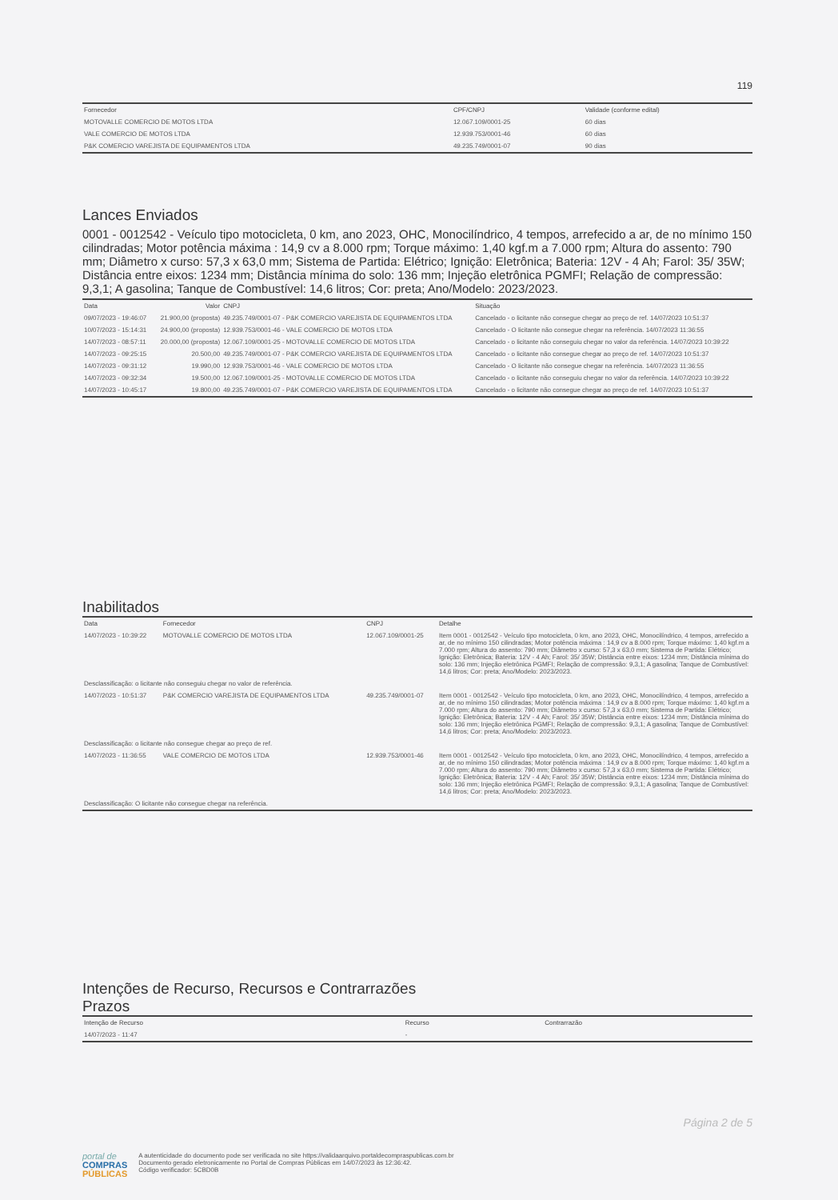119
| Fornecedor | CPF/CNPJ | Validade (conforme edital) |
| --- | --- | --- |
| MOTOVALLE COMERCIO DE MOTOS LTDA | 12.067.109/0001-25 | 60 dias |
| VALE COMERCIO DE MOTOS LTDA | 12.939.753/0001-46 | 60 dias |
| P&K COMERCIO VAREJISTA DE EQUIPAMENTOS LTDA | 49.235.749/0001-07 | 90 dias |
Lances Enviados
0001 - 0012542 - Veículo tipo motocicleta, 0 km, ano 2023, OHC, Monocilíndrico, 4 tempos, arrefecido a ar, de no mínimo 150 cilindradas; Motor potência máxima : 14,9 cv a 8.000 rpm; Torque máximo: 1,40 kgf.m a 7.000 rpm; Altura do assento: 790 mm; Diâmetro x curso: 57,3 x 63,0 mm; Sistema de Partida: Elétrico; Ignição: Eletrônica; Bateria: 12V - 4 Ah; Farol: 35/ 35W; Distância entre eixos: 1234 mm; Distância mínima do solo: 136 mm; Injeção eletrônica PGMFI; Relação de compressão: 9,3,1; A gasolina; Tanque de Combustível: 14,6 litros; Cor: preta; Ano/Modelo: 2023/2023.
| Data | Valor | CNPJ | Situação |
| --- | --- | --- | --- |
| 09/07/2023 - 19:46:07 | 21.900,00 (proposta) | 49.235.749/0001-07 - P&K COMERCIO VAREJISTA DE EQUIPAMENTOS LTDA | Cancelado - o licitante não consegue chegar ao preço de ref. 14/07/2023 10:51:37 |
| 10/07/2023 - 15:14:31 | 24.900,00 (proposta) | 12.939.753/0001-46 - VALE COMERCIO DE MOTOS LTDA | Cancelado - O licitante não consegue chegar na referência. 14/07/2023 11:36:55 |
| 14/07/2023 - 08:57:11 | 20.000,00 (proposta) | 12.067.109/0001-25 - MOTOVALLE COMERCIO DE MOTOS LTDA | Cancelado - o licitante não conseguiu chegar no valor da referência. 14/07/2023 10:39:22 |
| 14/07/2023 - 09:25:15 | 20.500,00 | 49.235.749/0001-07 - P&K COMERCIO VAREJISTA DE EQUIPAMENTOS LTDA | Cancelado - o licitante não consegue chegar ao preço de ref. 14/07/2023 10:51:37 |
| 14/07/2023 - 09:31:12 | 19.990,00 | 12.939.753/0001-46 - VALE COMERCIO DE MOTOS LTDA | Cancelado - O licitante não consegue chegar na referência. 14/07/2023 11:36:55 |
| 14/07/2023 - 09:32:34 | 19.500,00 | 12.067.109/0001-25 - MOTOVALLE COMERCIO DE MOTOS LTDA | Cancelado - o licitante não conseguiu chegar no valor da referência. 14/07/2023 10:39:22 |
| 14/07/2023 - 10:45:17 | 19.800,00 | 49.235.749/0001-07 - P&K COMERCIO VAREJISTA DE EQUIPAMENTOS LTDA | Cancelado - o licitante não consegue chegar ao preço de ref. 14/07/2023 10:51:37 |
Inabilitados
| Data | Fornecedor | CNPJ | Detalhe |
| --- | --- | --- | --- |
| 14/07/2023 - 10:39:22 | MOTOVALLE COMERCIO DE MOTOS LTDA | 12.067.109/0001-25 | Item 0001 - 0012542 - Veículo tipo motocicleta, 0 km, ano 2023, OHC, Monocilíndrico, 4 tempos, arrefecido a ar, de no mínimo 150 cilindradas; Motor potência máxima : 14,9 cv a 8.000 rpm; Torque máximo: 1,40 kgf.m a 7.000 rpm; Altura do assento: 790 mm; Diâmetro x curso: 57,3 x 63,0 mm; Sistema de Partida: Elétrico; Ignição: Eletrônica; Bateria: 12V - 4 Ah; Farol: 35/ 35W; Distância entre eixos: 1234 mm; Distância mínima do solo: 136 mm; Injeção eletrônica PGMFI; Relação de compressão: 9,3,1; A gasolina; Tanque de Combustível: 14,6 litros; Cor: preta; Ano/Modelo: 2023/2023. |
| Desclassificação: o licitante não conseguiu chegar no valor de referência. | | | |
| 14/07/2023 - 10:51:37 | P&K COMERCIO VAREJISTA DE EQUIPAMENTOS LTDA | 49.235.749/0001-07 | Item 0001 - 0012542 - Veículo tipo motocicleta, 0 km, ano 2023, OHC, Monocilíndrico, 4 tempos, arrefecido a ar, de no mínimo 150 cilindradas; Motor potência máxima : 14,9 cv a 8.000 rpm; Torque máximo: 1,40 kgf.m a 7.000 rpm; Altura do assento: 790 mm; Diâmetro x curso: 57,3 x 63,0 mm; Sistema de Partida: Elétrico; Ignição: Eletrônica; Bateria: 12V - 4 Ah; Farol: 35/ 35W; Distância entre eixos: 1234 mm; Distância mínima do solo: 136 mm; Injeção eletrônica PGMFI; Relação de compressão: 9,3,1; A gasolina; Tanque de Combustível: 14,6 litros; Cor: preta; Ano/Modelo: 2023/2023. |
| Desclassificação: o licitante não consegue chegar ao preço de ref. | | | |
| 14/07/2023 - 11:36:55 | VALE COMERCIO DE MOTOS LTDA | 12.939.753/0001-46 | Item 0001 - 0012542 - Veículo tipo motocicleta, 0 km, ano 2023, OHC, Monocilíndrico, 4 tempos, arrefecido a ar, de no mínimo 150 cilindradas; Motor potência máxima : 14,9 cv a 8.000 rpm; Torque máximo: 1,40 kgf.m a 7.000 rpm; Altura do assento: 790 mm; Diâmetro x curso: 57,3 x 63,0 mm; Sistema de Partida: Elétrico; Ignição: Eletrônica; Bateria: 12V - 4 Ah; Farol: 35/ 35W; Distância entre eixos: 1234 mm; Distância mínima do solo: 136 mm; Injeção eletrônica PGMFI; Relação de compressão: 9,3,1; A gasolina; Tanque de Combustível: 14,6 litros; Cor: preta; Ano/Modelo: 2023/2023. |
| Desclassificação: O licitante não consegue chegar na referência. | | | |
Intenções de Recurso, Recursos e Contrarrazões
Prazos
| Intenção de Recurso | Recurso | Contrarrazão |
| --- | --- | --- |
| 14/07/2023 - 11:47 | - | |
Página 2 de 5
portal de
COMPRAS
PÚBLICAS
A autenticidade do documento pode ser verificada no site https://validaarquivo.portaldecompraspublicas.com.br
Documento gerado eletronicamente no Portal de Compras Públicas em 14/07/2023 às 12:36:42.
Código verificador: 5CBD0B